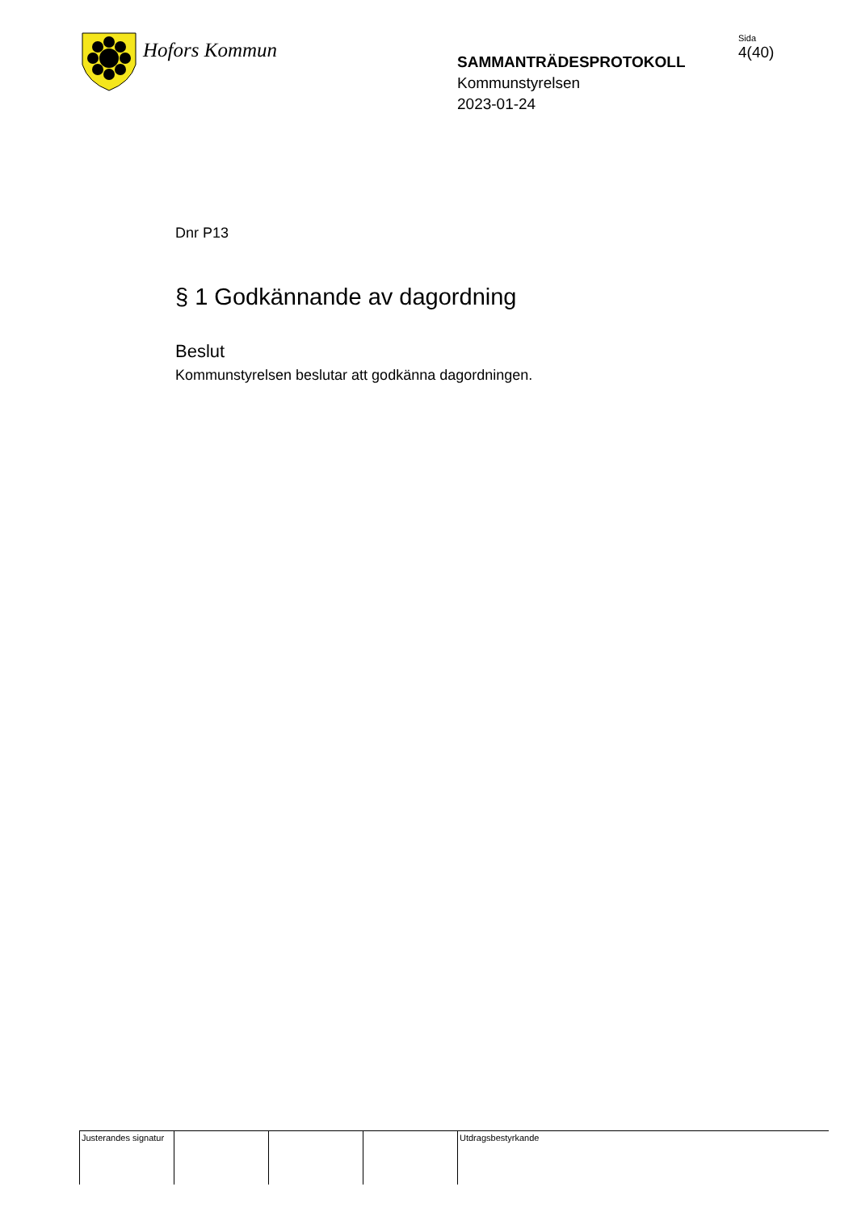Hofors Kommun
SAMMANTRÄDESPROTOKOLL
Kommunstyrelsen
2023-01-24
Sida
4(40)
Dnr P13
§ 1 Godkännande av dagordning
Beslut
Kommunstyrelsen beslutar att godkänna dagordningen.
Justerandes signatur
Utdragsbestyrkande